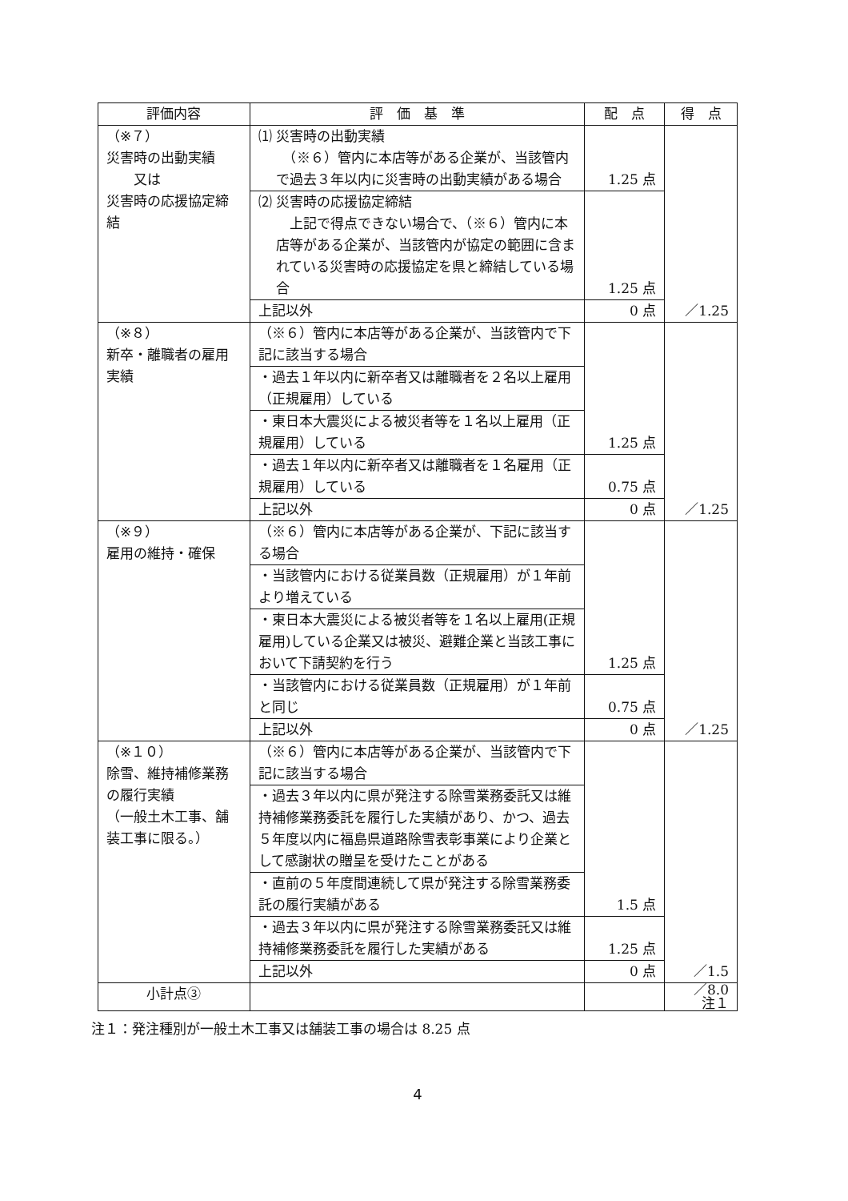| 評価内容 | 評 価 基 準 | 配 点 | 得 点 |
| --- | --- | --- | --- |
| （※７） 災害時の出動実績 又は 災害時の応援協定締結 | ⑴ 災害時の出動実績 （※６）管内に本店等がある企業が、当該管内で過去３年以内に災害時の出動実績がある場合 | 1.25 点 | ／1.25 |
| | ⑵ 災害時の応援協定締結 上記で得点できない場合で、（※６）管内に本店等がある企業が、当該管内が協定の範囲に含まれている災害時の応援協定を県と締結している場合 | 1.25 点 | |
| | 上記以外 | 0 点 | |
| （※８） 新卒・離職者の雇用実績 | （※６）管内に本店等がある企業が、当該管内で下記に該当する場合 | 1.25 点 | ／1.25 |
| | ・過去１年以内に新卒者又は離職者を２名以上雇用（正規雇用）している | | |
| | ・東日本大震災による被災者等を１名以上雇用（正規雇用）している | | |
| | ・過去１年以内に新卒者又は離職者を１名雇用（正規雇用）している | 0.75 点 | |
| | 上記以外 | 0 点 | |
| （※９） 雇用の維持・確保 | （※６）管内に本店等がある企業が、下記に該当する場合 | 1.25 点 | ／1.25 |
| | ・当該管内における従業員数（正規雇用）が１年前より増えている | | |
| | ・東日本大震災による被災者等を１名以上雇用(正規雇用)している企業又は被災、避難企業と当該工事において下請契約を行う | | |
| | ・当該管内における従業員数（正規雇用）が１年前と同じ | 0.75 点 | |
| | 上記以外 | 0 点 | |
| （※１０） 除雪、維持補修業務の履行実績 （一般土木工事、舗装工事に限る。） | （※６）管内に本店等がある企業が、当該管内で下記に該当する場合 | 1.5 点 | ／1.5 |
| | ・過去３年以内に県が発注する除雪業務委託又は維持補修業務委託を履行した実績があり、かつ、過去５年度以内に福島県道路除雪表彰事業により企業として感謝状の贈呈を受けたことがある | | |
| | ・直前の５年度間連続して県が発注する除雪業務委託の履行実績がある | | |
| | ・過去３年以内に県が発注する除雪業務委託又は維持補修業務委託を履行した実績がある | 1.25 点 | |
| | 上記以外 | 0 点 | |
| 小計点③ | | | ／8.0 注１ |
注１：発注種別が一般土木工事又は舗装工事の場合は 8.25 点
4